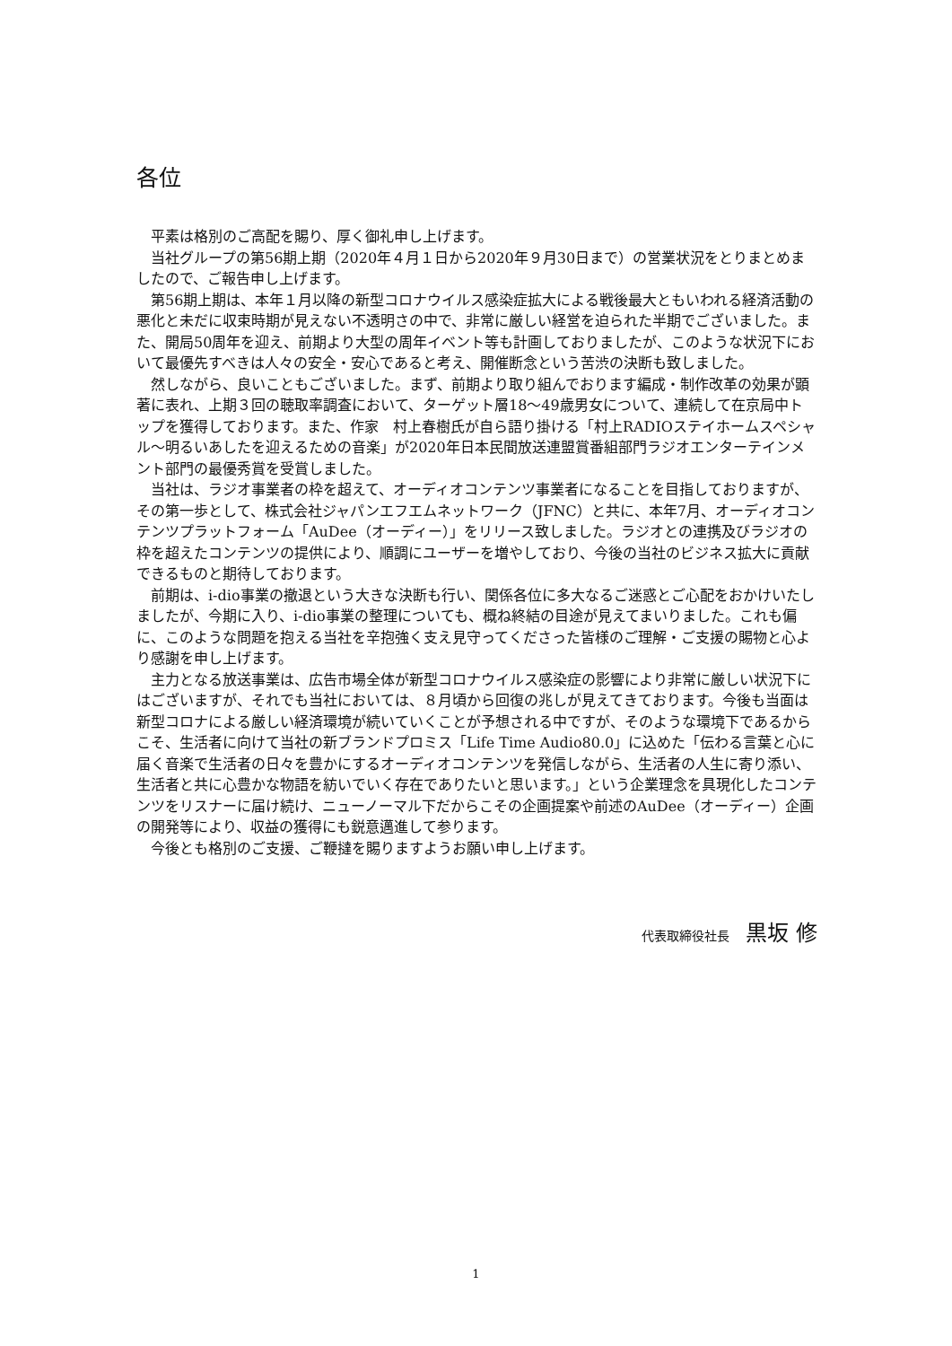各位
平素は格別のご高配を賜り、厚く御礼申し上げます。
当社グループの第56期上期（2020年４月１日から2020年９月30日まで）の営業状況をとりまとめましたので、ご報告申し上げます。
第56期上期は、本年１月以降の新型コロナウイルス感染症拡大による戦後最大ともいわれる経済活動の悪化と未だに収束時期が見えない不透明さの中で、非常に厳しい経営を迫られた半期でございました。また、開局50周年を迎え、前期より大型の周年イベント等も計画しておりましたが、このような状況下において最優先すべきは人々の安全・安心であると考え、開催断念という苦渋の決断も致しました。
然しながら、良いこともございました。まず、前期より取り組んでおります編成・制作改革の効果が顕著に表れ、上期３回の聴取率調査において、ターゲット層18～49歳男女について、連続して在京局中トップを獲得しております。また、作家　村上春樹氏が自ら語り掛ける「村上RADIOステイホームスペシャル～明るいあしたを迎えるための音楽」が2020年日本民間放送連盟賞番組部門ラジオエンターテインメント部門の最優秀賞を受賞しました。
当社は、ラジオ事業者の枠を超えて、オーディオコンテンツ事業者になることを目指しておりますが、その第一歩として、株式会社ジャパンエフエムネットワーク（JFNC）と共に、本年7月、オーディオコンテンツプラットフォーム「AuDee（オーディー）」をリリース致しました。ラジオとの連携及びラジオの枠を超えたコンテンツの提供により、順調にユーザーを増やしており、今後の当社のビジネス拡大に貢献できるものと期待しております。
前期は、i-dio事業の撤退という大きな決断も行い、関係各位に多大なるご迷惑とご心配をおかけいたしましたが、今期に入り、i-dio事業の整理についても、概ね終結の目途が見えてまいりました。これも偏に、このような問題を抱える当社を辛抱強く支え見守ってくださった皆様のご理解・ご支援の賜物と心より感謝を申し上げます。
主力となる放送事業は、広告市場全体が新型コロナウイルス感染症の影響により非常に厳しい状況下にはございますが、それでも当社においては、８月頃から回復の兆しが見えてきております。今後も当面は新型コロナによる厳しい経済環境が続いていくことが予想される中ですが、そのような環境下であるからこそ、生活者に向けて当社の新ブランドプロミス「Life Time Audio80.0」に込めた「伝わる言葉と心に届く音楽で生活者の日々を豊かにするオーディオコンテンツを発信しながら、生活者の人生に寄り添い、生活者と共に心豊かな物語を紡いでいく存在でありたいと思います。」という企業理念を具現化したコンテンツをリスナーに届け続け、ニューノーマル下だからこその企画提案や前述のAuDee（オーディー）企画の開発等により、収益の獲得にも鋭意邁進して参ります。
今後とも格別のご支援、ご鞭撻を賜りますようお願い申し上げます。
代表取締役社長 黒坂 修
1